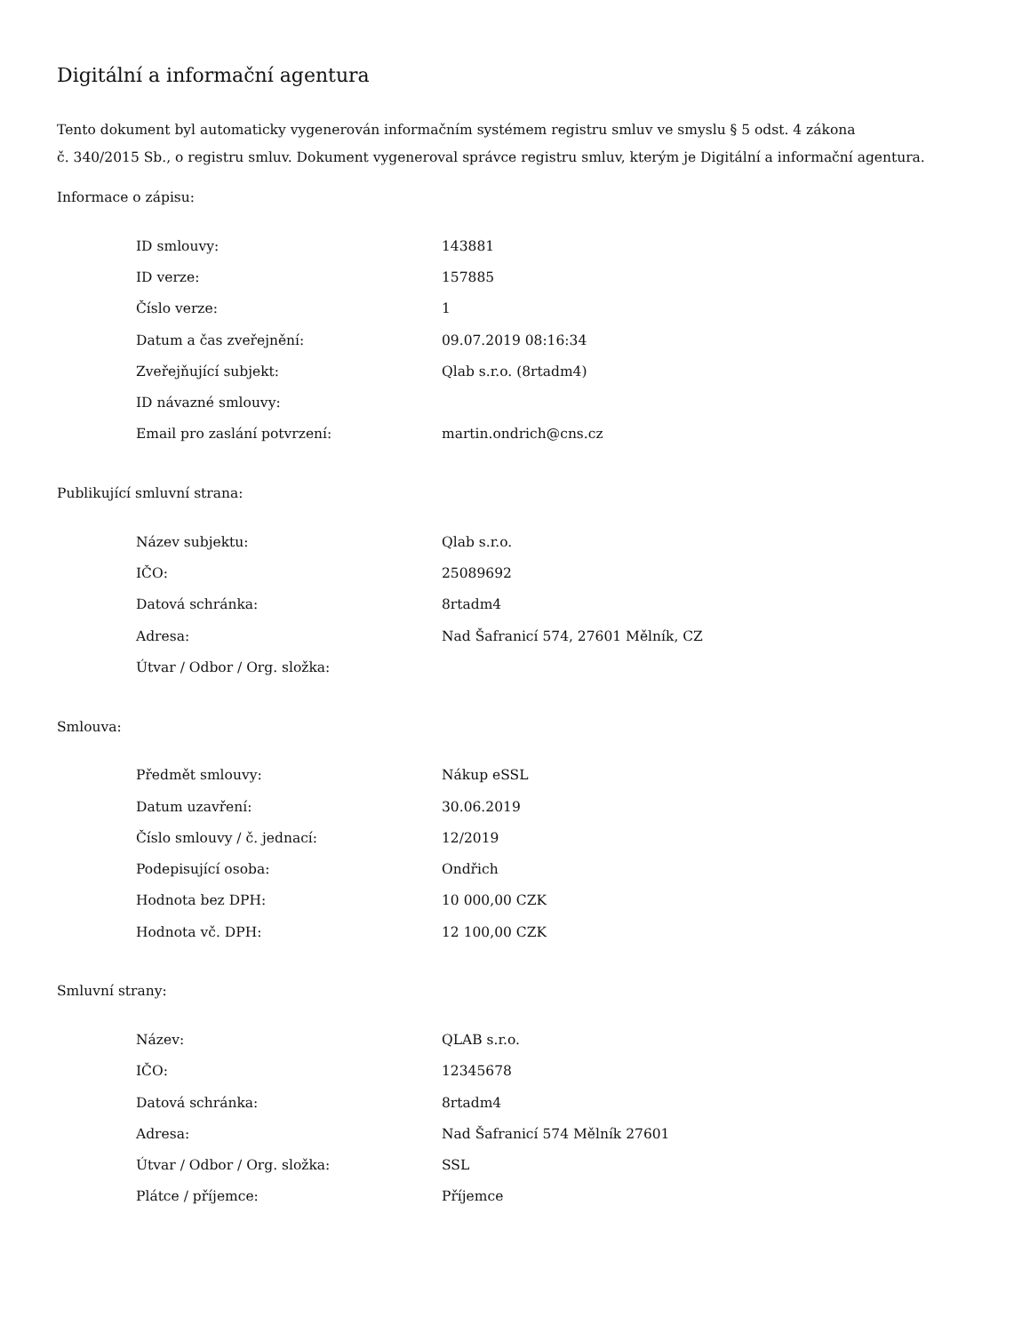Digitální a informační agentura
Tento dokument byl automaticky vygenerován informačním systémem registru smluv ve smyslu § 5 odst. 4 zákona
č. 340/2015 Sb., o registru smluv. Dokument vygeneroval správce registru smluv, kterým je Digitální a informační agentura.
Informace o zápisu:
| ID smlouvy: | 143881 |
| ID verze: | 157885 |
| Číslo verze: | 1 |
| Datum a čas zveřejnění: | 09.07.2019 08:16:34 |
| Zveřejňující subjekt: | Qlab s.r.o. (8rtadm4) |
| ID návazné smlouvy: | |
| Email pro zaslání potvrzení: | martin.ondrich@cns.cz |
Publikující smluvní strana:
| Název subjektu: | Qlab s.r.o. |
| IČO: | 25089692 |
| Datová schránka: | 8rtadm4 |
| Adresa: | Nad Šafranicí 574, 27601 Mělník, CZ |
| Útvar / Odbor / Org. složka: | |
Smlouva:
| Předmět smlouvy: | Nákup eSSL |
| Datum uzavření: | 30.06.2019 |
| Číslo smlouvy / č. jednací: | 12/2019 |
| Podepisující osoba: | Ondřich |
| Hodnota bez DPH: | 10 000,00 CZK |
| Hodnota vč. DPH: | 12 100,00 CZK |
Smluvní strany:
| Název: | QLAB s.r.o. |
| IČO: | 12345678 |
| Datová schránka: | 8rtadm4 |
| Adresa: | Nad Šafranicí 574 Mělník 27601 |
| Útvar / Odbor / Org. složka: | SSL |
| Plátce / příjemce: | Příjemce |